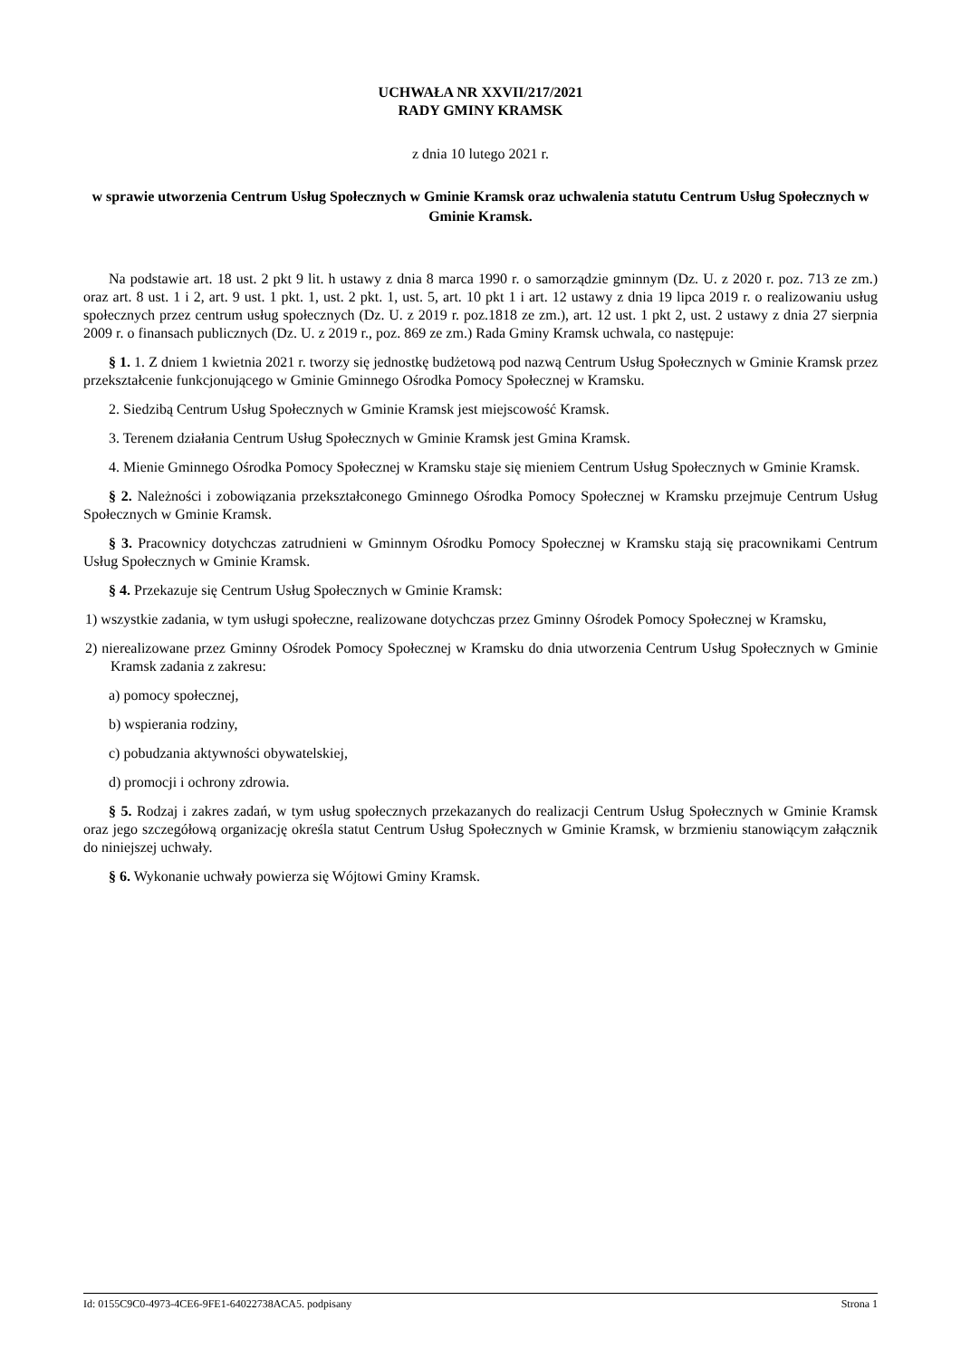UCHWAŁA NR XXVII/217/2021
RADY GMINY KRAMSK
z dnia 10 lutego 2021 r.
w sprawie utworzenia Centrum Usług Społecznych w Gminie Kramsk oraz uchwalenia statutu Centrum Usług Społecznych w Gminie Kramsk.
Na podstawie art. 18 ust. 2 pkt 9 lit. h ustawy z dnia 8 marca 1990 r. o samorządzie gminnym (Dz. U. z 2020 r. poz. 713 ze zm.) oraz art. 8 ust. 1 i 2, art. 9 ust. 1 pkt. 1, ust. 2 pkt. 1, ust. 5, art. 10 pkt 1 i art. 12 ustawy z dnia 19 lipca 2019 r. o realizowaniu usług społecznych przez centrum usług społecznych (Dz. U. z 2019 r. poz.1818 ze zm.), art. 12 ust. 1 pkt 2, ust. 2 ustawy z dnia 27 sierpnia 2009 r. o finansach publicznych (Dz. U. z 2019 r., poz. 869 ze zm.) Rada Gminy Kramsk uchwala, co następuje:
§ 1. 1. Z dniem 1 kwietnia 2021 r. tworzy się jednostkę budżetową pod nazwą Centrum Usług Społecznych w Gminie Kramsk przez przekształcenie funkcjonującego w Gminie Gminnego Ośrodka Pomocy Społecznej w Kramsku.
2. Siedzibą Centrum Usług Społecznych w Gminie Kramsk jest miejscowość Kramsk.
3. Terenem działania Centrum Usług Społecznych w Gminie Kramsk jest Gmina Kramsk.
4. Mienie Gminnego Ośrodka Pomocy Społecznej w Kramsku staje się mieniem Centrum Usług Społecznych w Gminie Kramsk.
§ 2. Należności i zobowiązania przekształconego Gminnego Ośrodka Pomocy Społecznej w Kramsku przejmuje Centrum Usług Społecznych w Gminie Kramsk.
§ 3. Pracownicy dotychczas zatrudnieni w Gminnym Ośrodku Pomocy Społecznej w Kramsku stają się pracownikami Centrum Usług Społecznych w Gminie Kramsk.
§ 4. Przekazuje się Centrum Usług Społecznych w Gminie Kramsk:
1) wszystkie zadania, w tym usługi społeczne, realizowane dotychczas przez Gminny Ośrodek Pomocy Społecznej w Kramsku,
2) nierealizowane przez Gminny Ośrodek Pomocy Społecznej w Kramsku do dnia utworzenia Centrum Usług Społecznych w Gminie Kramsk zadania z zakresu:
a) pomocy społecznej,
b) wspierania rodziny,
c) pobudzania aktywności obywatelskiej,
d) promocji i ochrony zdrowia.
§ 5. Rodzaj i zakres zadań, w tym usług społecznych przekazanych do realizacji Centrum Usług Społecznych w Gminie Kramsk oraz jego szczegółową organizację określa statut Centrum Usług Społecznych w Gminie Kramsk, w brzmieniu stanowiącym załącznik do niniejszej uchwały.
§ 6. Wykonanie uchwały powierza się Wójtowi Gminy Kramsk.
Id: 0155C9C0-4973-4CE6-9FE1-64022738ACA5. podpisany Strona 1